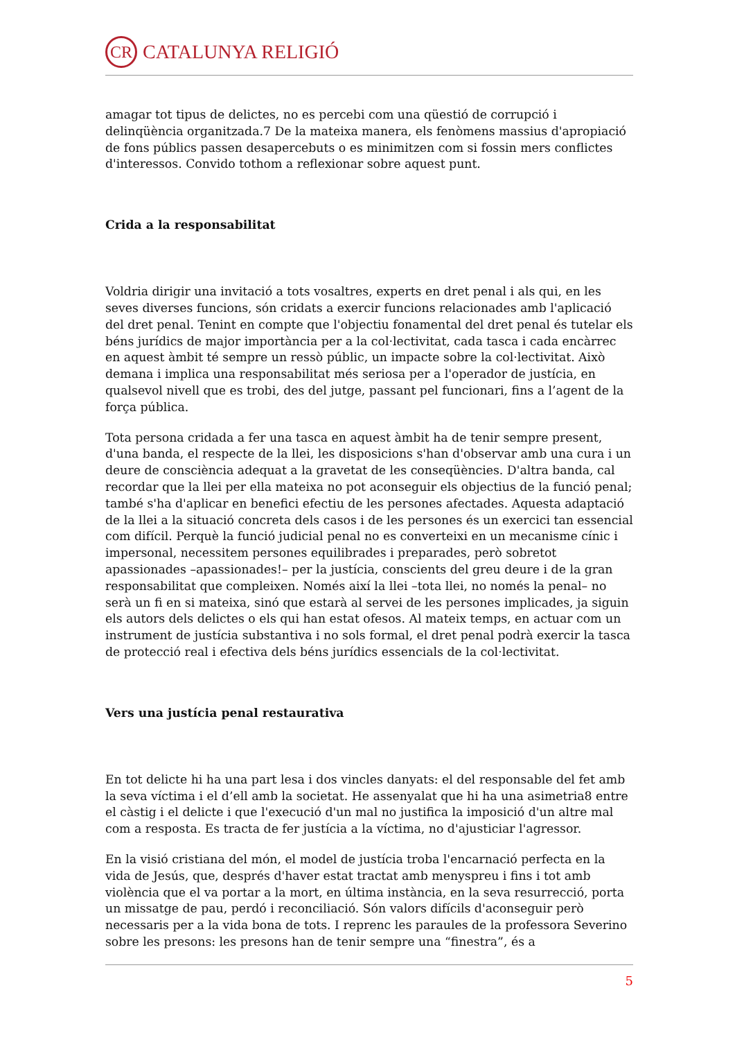CR CATALUNYA RELIGIÓ
amagar tot tipus de delictes, no es percebi com una qüestió de corrupció i delinqüència organitzada.7 De la mateixa manera, els fenòmens massius d'apropiació de fons públics passen desapercebuts o es minimitzen com si fossin mers conflictes d'interessos. Convido tothom a reflexionar sobre aquest punt.
Crida a la responsabilitat
Voldria dirigir una invitació a tots vosaltres, experts en dret penal i als qui, en les seves diverses funcions, són cridats a exercir funcions relacionades amb l'aplicació del dret penal. Tenint en compte que l'objectiu fonamental del dret penal és tutelar els béns jurídics de major importància per a la col·lectivitat, cada tasca i cada encàrrec en aquest àmbit té sempre un ressò públic, un impacte sobre la col·lectivitat. Això demana i implica una responsabilitat més seriosa per a l'operador de justícia, en qualsevol nivell que es trobi, des del jutge, passant pel funcionari, fins a l’agent de la força pública.
Tota persona cridada a fer una tasca en aquest àmbit ha de tenir sempre present, d'una banda, el respecte de la llei, les disposicions s'han d'observar amb una cura i un deure de consciència adequat a la gravetat de les conseqüències. D'altra banda, cal recordar que la llei per ella mateixa no pot aconseguir els objectius de la funció penal; també s'ha d'aplicar en benefici efectiu de les persones afectades. Aquesta adaptació de la llei a la situació concreta dels casos i de les persones és un exercici tan essencial com difícil. Perquè la funció judicial penal no es converteixi en un mecanisme cínic i impersonal, necessitem persones equilibrades i preparades, però sobretot apassionades –apassionades!– per la justícia, conscients del greu deure i de la gran responsabilitat que compleixen. Només així la llei –tota llei, no només la penal– no serà un fi en si mateixa, sinó que estarà al servei de les persones implicades, ja siguin els autors dels delictes o els qui han estat ofesos. Al mateix temps, en actuar com un instrument de justícia substantiva i no sols formal, el dret penal podrà exercir la tasca de protecció real i efectiva dels béns jurídics essencials de la col·lectivitat.
Vers una justícia penal restaurativa
En tot delicte hi ha una part lesa i dos vincles danyats: el del responsable del fet amb la seva víctima i el d’ell amb la societat. He assenyalat que hi ha una asimetria8 entre el càstig i el delicte i que l'execució d'un mal no justifica la imposició d'un altre mal com a resposta. Es tracta de fer justícia a la víctima, no d'ajusticiar l'agressor.
En la visió cristiana del món, el model de justícia troba l'encarnació perfecta en la vida de Jesús, que, després d'haver estat tractat amb menyspreu i fins i tot amb violència que el va portar a la mort, en última instància, en la seva resurrecció, porta un missatge de pau, perdó i reconciliació. Són valors difícils d'aconseguir però necessaris per a la vida bona de tots. I reprenc les paraules de la professora Severino sobre les presons: les presons han de tenir sempre una “finestra”, és a
5